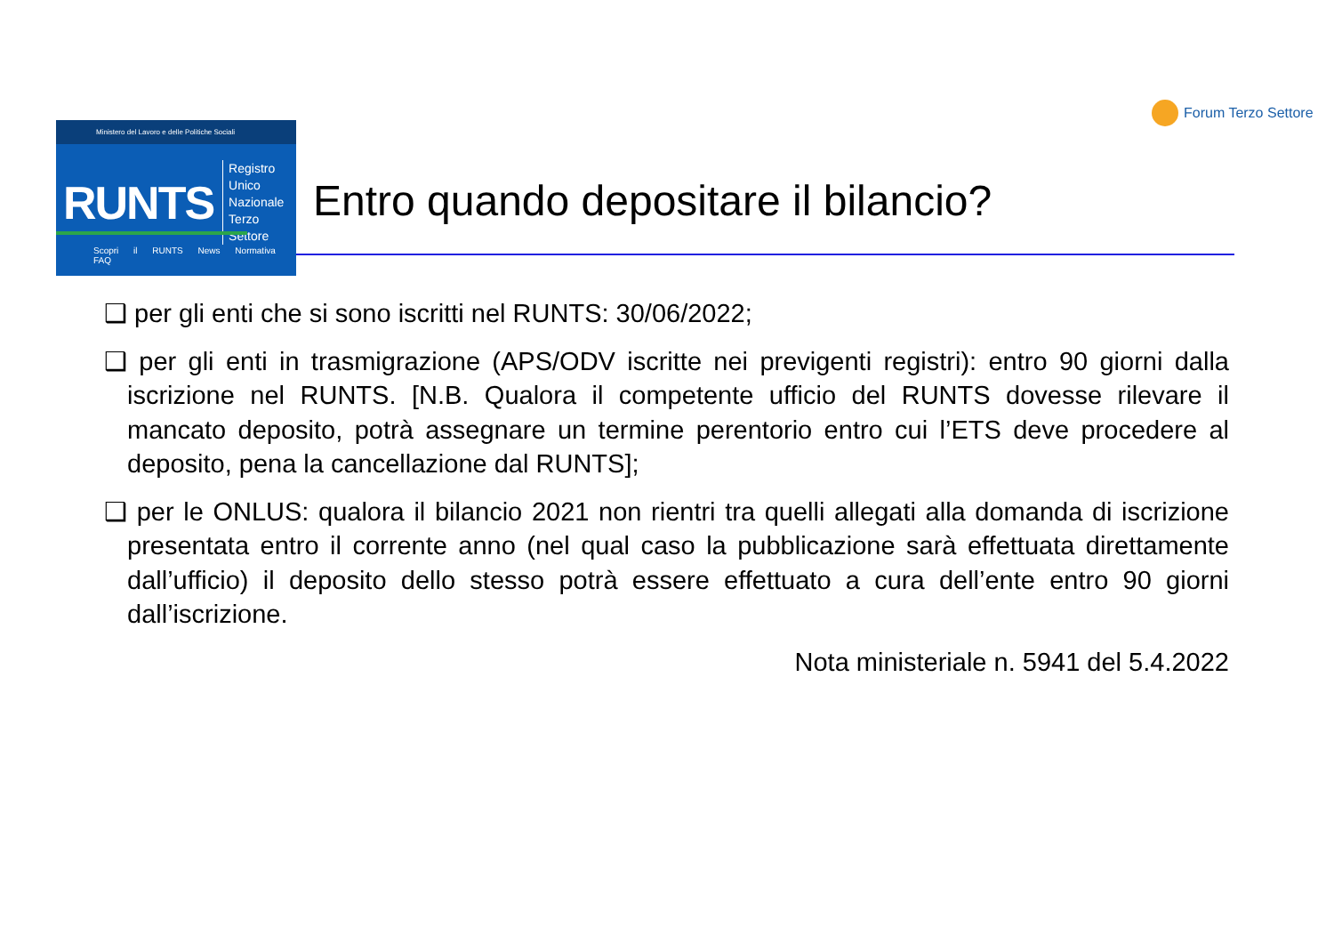Forum Terzo Settore
Ministero del Lavoro e delle Politiche Sociali
RUNTS Registro Unico
Nazionale
Terzo Settore
Scopri il RUNTS News Normativa FAQ
Entro quando depositare il bilancio?
❑ per gli enti che si sono iscritti nel RUNTS: 30/06/2022;
❑ per gli enti in trasmigrazione (APS/ODV iscritte nei previgenti registri): entro 90 giorni dalla iscrizione nel RUNTS. [N.B. Qualora il competente ufficio del RUNTS dovesse rilevare il mancato deposito, potrà assegnare un termine perentorio entro cui l’ETS deve procedere al deposito, pena la cancellazione dal RUNTS];
❑ per le ONLUS: qualora il bilancio 2021 non rientri tra quelli allegati alla domanda di iscrizione presentata entro il corrente anno (nel qual caso la pubblicazione sarà effettuata direttamente dall’ufficio) il deposito dello stesso potrà essere effettuato a cura dell’ente entro 90 giorni dall’iscrizione.
Nota ministeriale n. 5941 del 5.4.2022